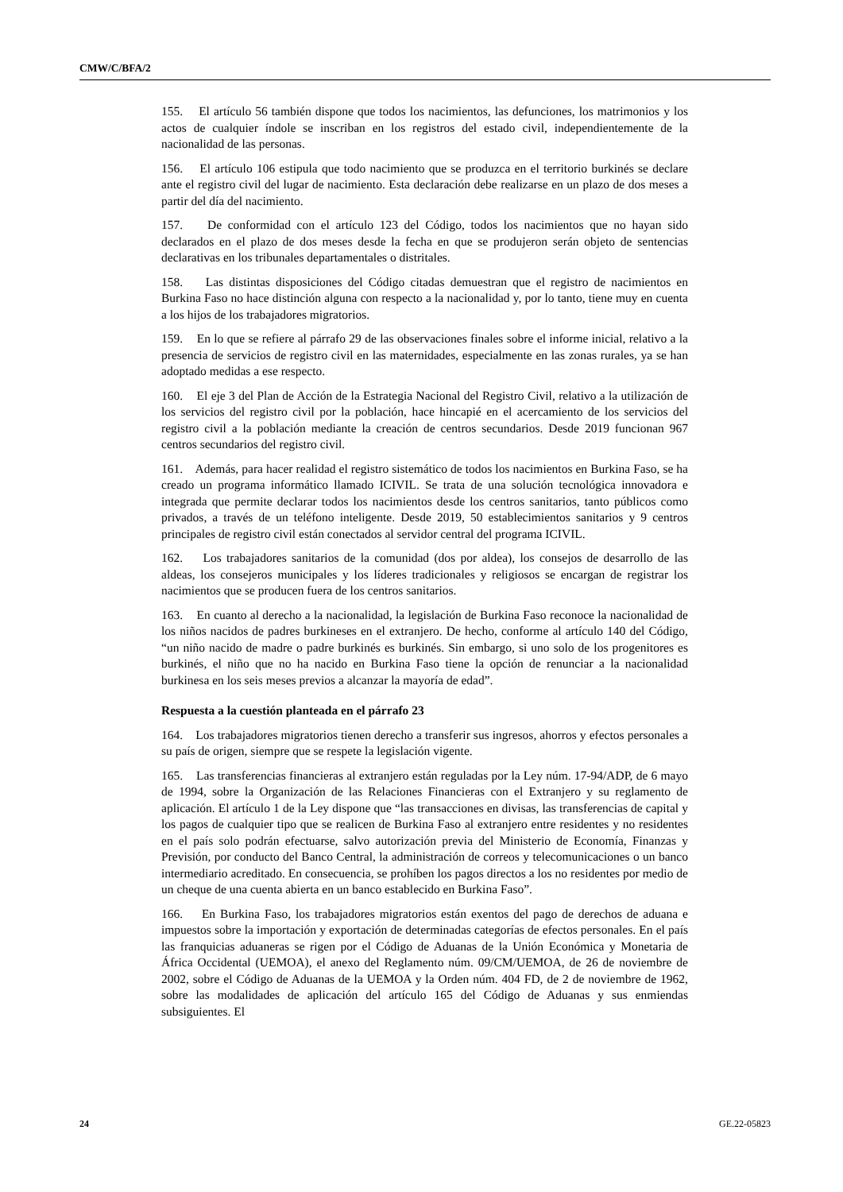CMW/C/BFA/2
155. El artículo 56 también dispone que todos los nacimientos, las defunciones, los matrimonios y los actos de cualquier índole se inscriban en los registros del estado civil, independientemente de la nacionalidad de las personas.
156. El artículo 106 estipula que todo nacimiento que se produzca en el territorio burkinés se declare ante el registro civil del lugar de nacimiento. Esta declaración debe realizarse en un plazo de dos meses a partir del día del nacimiento.
157. De conformidad con el artículo 123 del Código, todos los nacimientos que no hayan sido declarados en el plazo de dos meses desde la fecha en que se produjeron serán objeto de sentencias declarativas en los tribunales departamentales o distritales.
158. Las distintas disposiciones del Código citadas demuestran que el registro de nacimientos en Burkina Faso no hace distinción alguna con respecto a la nacionalidad y, por lo tanto, tiene muy en cuenta a los hijos de los trabajadores migratorios.
159. En lo que se refiere al párrafo 29 de las observaciones finales sobre el informe inicial, relativo a la presencia de servicios de registro civil en las maternidades, especialmente en las zonas rurales, ya se han adoptado medidas a ese respecto.
160. El eje 3 del Plan de Acción de la Estrategia Nacional del Registro Civil, relativo a la utilización de los servicios del registro civil por la población, hace hincapié en el acercamiento de los servicios del registro civil a la población mediante la creación de centros secundarios. Desde 2019 funcionan 967 centros secundarios del registro civil.
161. Además, para hacer realidad el registro sistemático de todos los nacimientos en Burkina Faso, se ha creado un programa informático llamado ICIVIL. Se trata de una solución tecnológica innovadora e integrada que permite declarar todos los nacimientos desde los centros sanitarios, tanto públicos como privados, a través de un teléfono inteligente. Desde 2019, 50 establecimientos sanitarios y 9 centros principales de registro civil están conectados al servidor central del programa ICIVIL.
162. Los trabajadores sanitarios de la comunidad (dos por aldea), los consejos de desarrollo de las aldeas, los consejeros municipales y los líderes tradicionales y religiosos se encargan de registrar los nacimientos que se producen fuera de los centros sanitarios.
163. En cuanto al derecho a la nacionalidad, la legislación de Burkina Faso reconoce la nacionalidad de los niños nacidos de padres burkineses en el extranjero. De hecho, conforme al artículo 140 del Código, “un niño nacido de madre o padre burkinés es burkinés. Sin embargo, si uno solo de los progenitores es burkinés, el niño que no ha nacido en Burkina Faso tiene la opción de renunciar a la nacionalidad burkinesa en los seis meses previos a alcanzar la mayoría de edad”.
Respuesta a la cuestión planteada en el párrafo 23
164. Los trabajadores migratorios tienen derecho a transferir sus ingresos, ahorros y efectos personales a su país de origen, siempre que se respete la legislación vigente.
165. Las transferencias financieras al extranjero están reguladas por la Ley núm. 17-94/ADP, de 6 mayo de 1994, sobre la Organización de las Relaciones Financieras con el Extranjero y su reglamento de aplicación. El artículo 1 de la Ley dispone que “las transacciones en divisas, las transferencias de capital y los pagos de cualquier tipo que se realicen de Burkina Faso al extranjero entre residentes y no residentes en el país solo podrán efectuarse, salvo autorización previa del Ministerio de Economía, Finanzas y Previsión, por conducto del Banco Central, la administración de correos y telecomunicaciones o un banco intermediario acreditado. En consecuencia, se prohíben los pagos directos a los no residentes por medio de un cheque de una cuenta abierta en un banco establecido en Burkina Faso”.
166. En Burkina Faso, los trabajadores migratorios están exentos del pago de derechos de aduana e impuestos sobre la importación y exportación de determinadas categorías de efectos personales. En el país las franquicias aduaneras se rigen por el Código de Aduanas de la Unión Económica y Monetaria de África Occidental (UEMOA), el anexo del Reglamento núm. 09/CM/UEMOA, de 26 de noviembre de 2002, sobre el Código de Aduanas de la UEMOA y la Orden núm. 404 FD, de 2 de noviembre de 1962, sobre las modalidades de aplicación del artículo 165 del Código de Aduanas y sus enmiendas subsiguientes. El
24 GE.22-05823